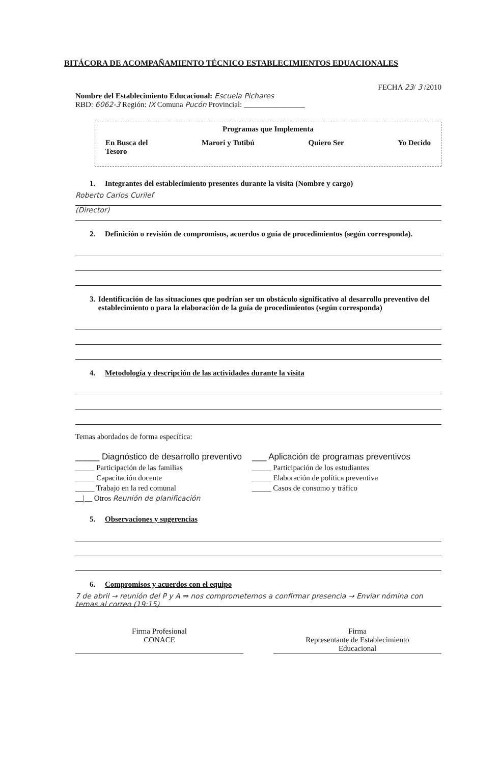BITÁCORA DE ACOMPAÑAMIENTO TÉCNICO ESTABLECIMIENTOS EDUACIONALES
FECHA 23/ 3 /2010
Nombre del Establecimiento Educacional: Escuela Pichares
RBD: 6062-3 Región: IX Comuna Pucón Provincial: ________________
Programas que Implementa
En Busca del
Tesoro Marori y Tutibú Quiero Ser Yo Decido
1. Integrantes del establecimiento presentes durante la visita (Nombre y cargo)
Roberto Carlos Curilef
(Director)
2. Definición o revisión de compromisos, acuerdos o guía de procedimientos (según corresponda).
3. Identificación de las situaciones que podrían ser un obstáculo significativo al desarrollo preventivo del establecimiento o para la elaboración de la guía de procedimientos (según corresponda)
4. Metodología y descripción de las actividades durante la visita
Temas abordados de forma específica:
_____ Diagnóstico de desarrollo preventivo
_____ Participación de las familias
_____ Capacitación docente
_____ Trabajo en la red comunal
__|__ Otros Reunión de planificación
___ Aplicación de programas preventivos
_____ Participación de los estudiantes
_____ Elaboración de política preventiva
_____ Casos de consumo y tráfico
5. Observaciones y sugerencias
6. Compromisos y acuerdos con el equipo
7 de abril → reunión del P y A ⇒ nos comprometemos a confirmar presencia → Enviar nómina con temas al correo (19:15)
Firma Profesional
CONACE
Firma
Representante de Establecimiento
Educacional